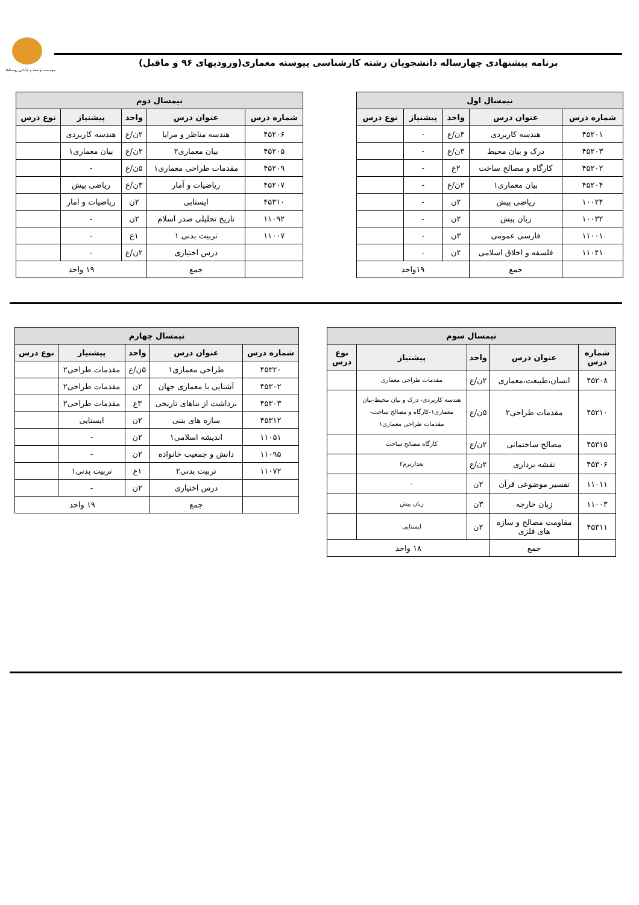موسسه توسعه و آبادانی روستاها
برنامه پیشنهادی چهارساله دانشجویان رشته کارشناسی پیوسته معماری(ورودیهای ۹۶ و ماقبل)
| نیمسال اول | | | | |
| --- | --- | --- | --- | --- |
| شماره درس | عنوان درس | واحد | پیشنیاز | نوع درس |
| ۴۵۲۰۱ | هندسه کاربردی | ۳ن/ع | - | |
| ۴۵۲۰۳ | درک و بیان محیط | ۳ن/ع | - | |
| ۴۵۲۰۲ | کارگاه و مصالح ساخت | ۲ع | - | |
| ۴۵۲۰۴ | بیان معماری۱ | ۲ن/ع | - | |
| ۱۰۰۲۴ | ریاضی پیش | ۲ن | - | |
| ۱۰۰۳۲ | زبان پیش | ۲ن | - | |
| ۱۱۰۰۱ | فارسی عمومی | ۳ن | - | |
| ۱۱۰۴۱ | فلسفه و اخلاق اسلامی | ۲ن | - | |
| | جمع | ۱۹واحد | | |
| نیمسال دوم | | | | |
| --- | --- | --- | --- | --- |
| شماره درس | عنوان درس | واحد | پیشنیاز | نوع درس |
| ۴۵۲۰۶ | هندسه مناظر و مرایا | ۲ن/ع | هندسه کاربردی | |
| ۴۵۲۰۵ | بیان معماری۲ | ۲ن/ع | بیان معماری۱ | |
| ۴۵۲۰۹ | مقدمات طراحی معماری۱ | ۵ن/ع | - | |
| ۴۵۲۰۷ | ریاضیات و آمار | ۳ن/ع | ریاضی پیش | |
| ۴۵۳۱۰ | ایستایی | ۲ن | ریاضیات و امار | |
| ۱۱۰۹۲ | تاریخ تحلیلی صدر اسلام | ۲ن | - | |
| ۱۱۰۰۷ | تربیت بدنی ۱ | ۱ع | - | |
| | درس اختیاری | ۲ن/ع | - | |
| | جمع | ۱۹ واحد | | |
| نیمسال سوم | | | | |
| --- | --- | --- | --- | --- |
| شماره درس | عنوان درس | واحد | پیشنیاز | نوع درس |
| ۴۵۲۰۸ | انسان،طبیعت،معماری | ۲ن/ع | مقدمات طراحی معماری | |
| ۴۵۲۱۰ | مقدمات طراحی۲ | ۵ن/ع | هندسه کاربردی- درک و بیان محیط-بیان معماری۱-کارگاه و مصالح ساخت- مقدمات طراحی معماری۱ | |
| ۴۵۳۱۵ | مصالح ساختمانی | ۲ن/ع | کارگاه مصالح ساخت | |
| ۴۵۳۰۶ | نقشه برداری | ۲ن/ع | بعدازترم۲ | |
| ۱۱۰۱۱ | تفسیر موضوعی قرآن | ۲ن | - | |
| ۱۱۰۰۳ | زبان خارجه | ۳ن | زبان پیش | |
| ۴۵۳۱۱ | مقاومت مصالح و سازه های فلزی | ۲ن | ایستایی | |
| | جمع | ۱۸ واحد | | |
| نیمسال چهارم | | | | |
| --- | --- | --- | --- | --- |
| شماره درس | عنوان درس | واحد | پیشنیاز | نوع درس |
| ۴۵۳۲۰ | طراحی معماری۱ | ۵ن/ع | مقدمات طراحی۲ | |
| ۴۵۳۰۲ | آشنایی با معماری جهان | ۲ن | مقدمات طراحی۲ | |
| ۴۵۳۰۳ | برداشت از بناهای تاریخی | ۳ع | مقدمات طراحی۲ | |
| ۴۵۳۱۲ | سازه های بتنی | ۲ن | ایستایی | |
| ۱۱۰۵۱ | اندیشه اسلامی۱ | ۲ن | - | |
| ۱۱۰۹۵ | دانش و جمعیت خانواده | ۲ن | - | |
| ۱۱۰۷۲ | تربیت بدنی۲ | ۱ع | تربیت بدنی۱ | |
| | درس اختیاری | ۲ن | - | |
| | جمع | ۱۹ واحد | | |